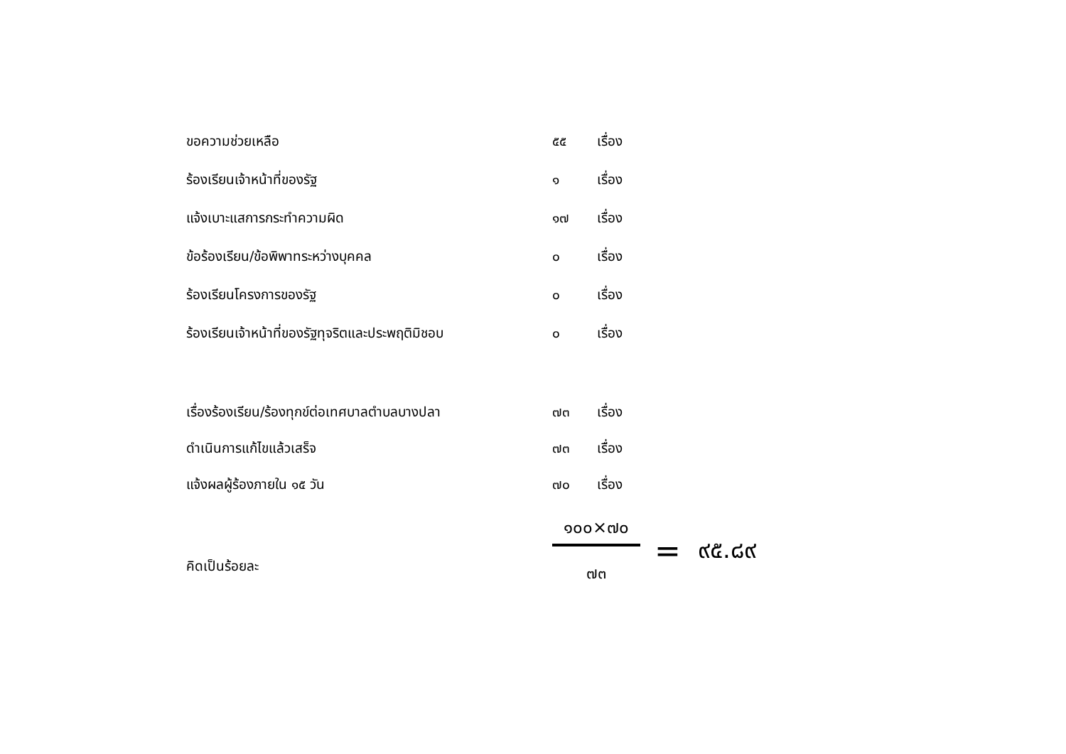| ขอความช่วยเหลือ | ๕๕ | เรื่อง |
| ร้องเรียนเจ้าหน้าที่ของรัฐ | ๑ | เรื่อง |
| แจ้งเบาะแสการกระทำความผิด | ๑๗ | เรื่อง |
| ข้อร้องเรียน/ข้อพิพาทระหว่างบุคคล | ๐ | เรื่อง |
| ร้องเรียนโครงการของรัฐ | ๐ | เรื่อง |
| ร้องเรียนเจ้าหน้าที่ของรัฐทุจริตและประพฤติมิชอบ | ๐ | เรื่อง |
| เรื่องร้องเรียน/ร้องทุกข์ต่อเทศบาลตำบลบางปลา | ๗๓ | เรื่อง |
| ดำเนินการแก้ไขแล้วเสร็จ | ๗๓ | เรื่อง |
| แจ้งผลผู้ร้องภายใน ๑๕ วัน | ๗๐ | เรื่อง |
คิดเป็นร้อยละ
๑๐๐×๗๐
๗๓
= ๙๕.๘๙